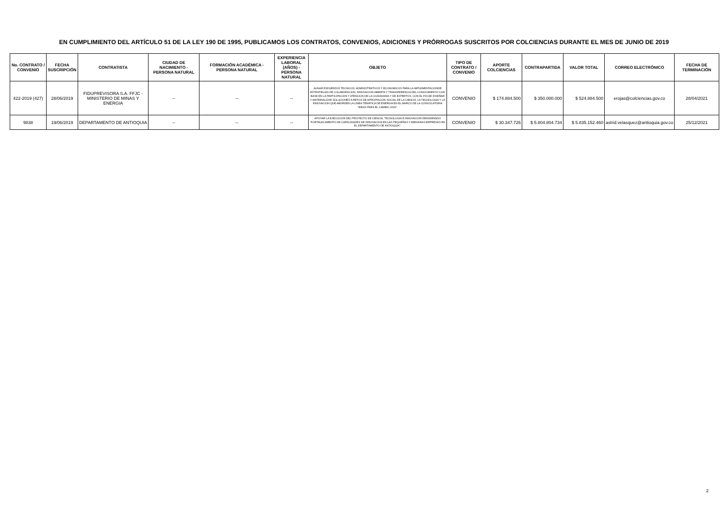EN CUMPLIMIENTO DEL ARTÍCULO 51 DE LA LEY 190 DE 1995, PUBLICAMOS LOS CONTRATOS, CONVENIOS, ADICIONES Y PRÓRROGAS SUSCRITOS POR COLCIENCIAS DURANTE EL MES DE JUNIO DE 2019
| No. CONTRATO / CONVENIO | FECHA SUSCRIPCIÓN | CONTRATISTA | CIUDAD DE NACIMIENTO - PERSONA NATURAL | FORMACIÓN ACADÉMICA - PERSONA NATURAL | EXPERIENCIA LABORAL (AÑOS) - PERSONA NATURAL | OBJETO | TIPO DE CONTRATO / CONVENIO | APORTE COLCIENCIAS | CONTRAPARTIDA | VALOR TOTAL | CORREO ELECTRÓNICO | FECHA DE TERMINACIÓN |
| --- | --- | --- | --- | --- | --- | --- | --- | --- | --- | --- | --- | --- |
| 422-2019 (427) | 28/06/2019 | FIDUPREVISORA S.A. FFJC - MINISTERIO DE MINAS Y ENERGIA | -- | -- | -- | AUNAR ESFUERZOS TECNICOS, ADMINISTRATIVOS Y ECONOMICOS PARA LA IMPLEMENTACIONDE ESTRATEGIAS DE COLABORACION, INNOVACION ABIERTA Y TRANSFERENCIA DEL CONOCIMIENTO CON BASE EN LA PARTICIPACION Y ATENCION DE LA CIUDADANIA Y DE EXPERTOS, CON EL FIN DE DISEÑAR Y MATERIALIZAR SOLUCIONES A RETOS DE APROPIACION SOCIAL DE LA CIENCIA, LA TECNOLOGIA Y LA INNOVACION QUE ABORDEN LA LINEA TEMATICA DE ENERGIA EN EL MARCO DE LA CONVOCATORIA "IDEAS PARA EL CAMBIO 2019". | CONVENIO | $ 174.884.500 | $ 350.000.000 | $ 524.884.500 | erojas@colciencias.gov.co | 28/04/2021 |
| 9838 | 19/06/2019 | DEPARTAMENTO DE ANTIOQUIA | -- | -- | -- | APOYAR LA EJECUCION DEL PROYECTO DE CIENCIA, TECNOLOGIA E INNOVACION DENOMINADO "FORTALECIMIENTO DE CAPACIDADES DE INNOVACION EN LAS PEQUEÑAS Y MEDIANAS EMPRESAS EN EL DEPARTAMENTO DE ANTIOQUIA". | CONVENIO | $ 30.347.726 | $ 5.804.804.734 | $ 5.835.152.460 | astrid.velasquez@antioquia.gov.co | 25/12/2021 |
2